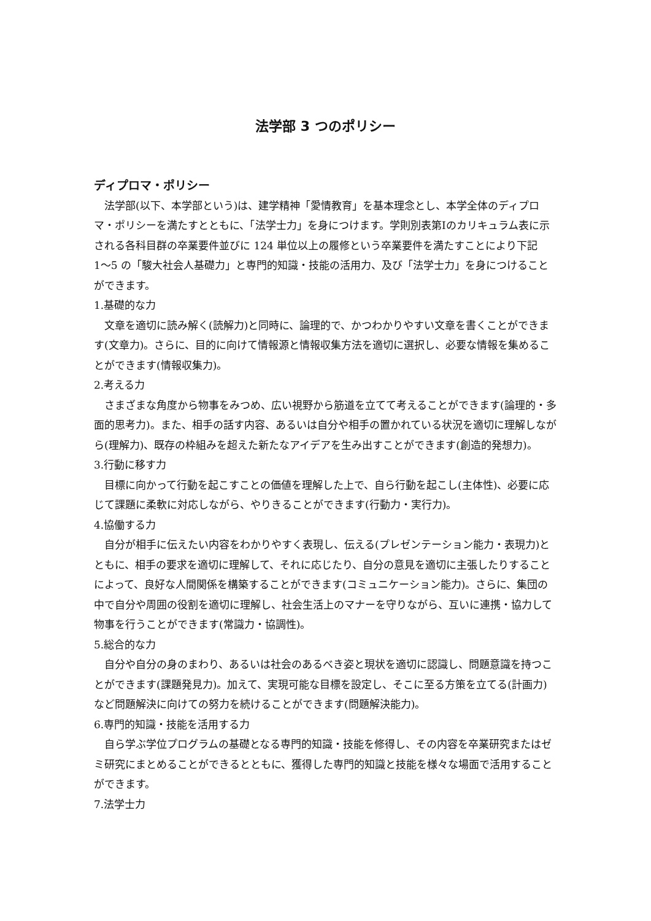法学部 3 つのポリシー
ディプロマ・ポリシー
法学部(以下、本学部という)は、建学精神「愛情教育」を基本理念とし、本学全体のディプロマ・ポリシーを満たすとともに、「法学士力」を身につけます。学則別表第Ⅰのカリキュラム表に示される各科目群の卒業要件並びに 124 単位以上の履修という卒業要件を満たすことにより下記 1〜5 の「駿大社会人基礎力」と専門的知識・技能の活用力、及び「法学士力」を身につけることができます。
1.基礎的な力
文章を適切に読み解く(読解力)と同時に、論理的で、かつわかりやすい文章を書くことができます(文章力)。さらに、目的に向けて情報源と情報収集方法を適切に選択し、必要な情報を集めることができます(情報収集力)。
2.考える力
さまざまな角度から物事をみつめ、広い視野から筋道を立てて考えることができます(論理的・多面的思考力)。また、相手の話す内容、あるいは自分や相手の置かれている状況を適切に理解しながら(理解力)、既存の枠組みを超えた新たなアイデアを生み出すことができます(創造的発想力)。
3.行動に移す力
目標に向かって行動を起こすことの価値を理解した上で、自ら行動を起こし(主体性)、必要に応じて課題に柔軟に対応しながら、やりきることができます(行動力・実行力)。
4.協働する力
自分が相手に伝えたい内容をわかりやすく表現し、伝える(プレゼンテーション能力・表現力)とともに、相手の要求を適切に理解して、それに応じたり、自分の意見を適切に主張したりすることによって、良好な人間関係を構築することができます(コミュニケーション能力)。さらに、集団の中で自分や周囲の役割を適切に理解し、社会生活上のマナーを守りながら、互いに連携・協力して物事を行うことができます(常識力・協調性)。
5.総合的な力
自分や自分の身のまわり、あるいは社会のあるべき姿と現状を適切に認識し、問題意識を持つことができます(課題発見力)。加えて、実現可能な目標を設定し、そこに至る方策を立てる(計画力)など問題解決に向けての努力を続けることができます(問題解決能力)。
6.専門的知識・技能を活用する力
自ら学ぶ学位プログラムの基礎となる専門的知識・技能を修得し、その内容を卒業研究またはゼミ研究にまとめることができるとともに、獲得した専門的知識と技能を様々な場面で活用することができます。
7.法学士力